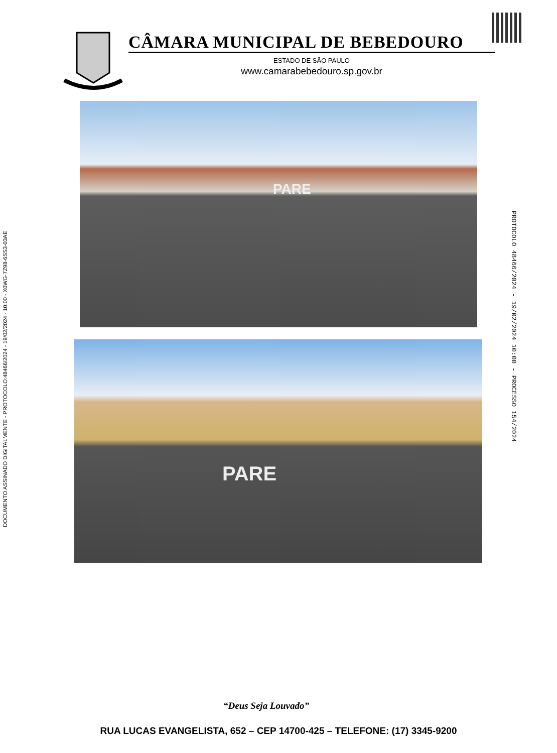DOCUMENTO ASSINADO DIGITALMENTE - PROTOCOLO:48466/2024 - 19/02/2024 - 10:00 - X0WG-7Z98-6SS3-03AE
CÂMARA MUNICIPAL DE BEBEDOURO
ESTADO DE SÃO PAULO
www.camarabebedouro.sp.gov.br
PARE
PARE
PROTOCOLO 48466/2024 - 19/02/2024 10:00 - PROCESSO 154/2024
“Deus Seja Louvado”
RUA LUCAS EVANGELISTA, 652 – CEP 14700-425 – TELEFONE: (17) 3345-9200